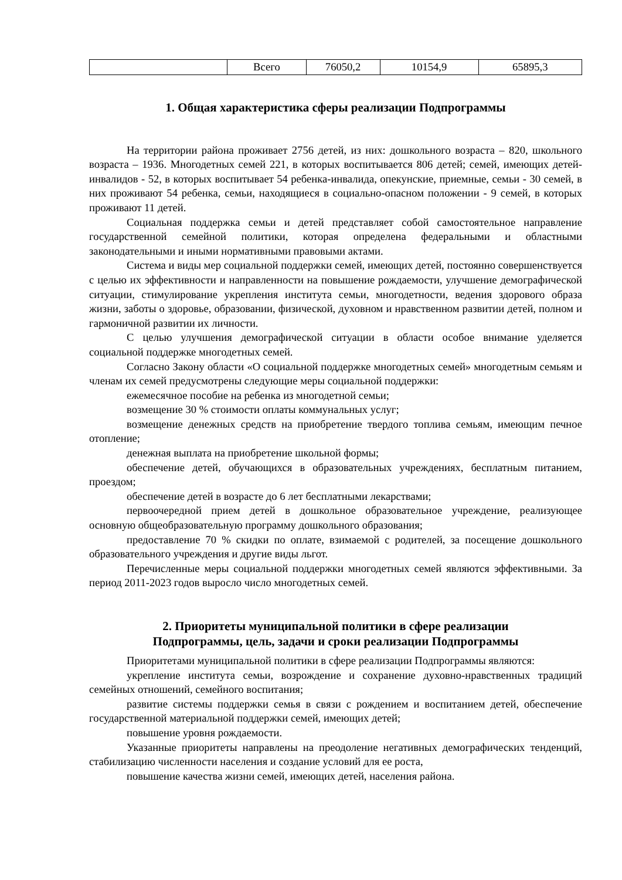| | Всего | 76050,2 | 10154,9 | 65895,3 |
1. Общая характеристика сферы реализации Подпрограммы
На территории района проживает 2756 детей, из них: дошкольного возраста – 820, школьного возраста – 1936. Многодетных семей 221, в которых воспитывается 806 детей; семей, имеющих детей-инвалидов - 52, в которых воспитывает 54 ребенка-инвалида, опекунские, приемные, семьи - 30 семей, в них проживают 54 ребенка, семьи, находящиеся в социально-опасном положении - 9 семей, в которых проживают 11 детей.
Социальная поддержка семьи и детей представляет собой самостоятельное направление государственной семейной политики, которая определена федеральными и областными законодательными и иными нормативными правовыми актами.
Система и виды мер социальной поддержки семей, имеющих детей, постоянно совершенствуется с целью их эффективности и направленности на повышение рождаемости, улучшение демографической ситуации, стимулирование укрепления института семьи, многодетности, ведения здорового образа жизни, заботы о здоровье, образовании, физической, духовном и нравственном развитии детей, полном и гармоничной развитии их личности.
С целью улучшения демографической ситуации в области особое внимание уделяется социальной поддержке многодетных семей.
Согласно Закону области «О социальной поддержке многодетных семей» многодетным семьям и членам их семей предусмотрены следующие меры социальной поддержки:
ежемесячное пособие на ребенка из многодетной семьи;
возмещение 30 % стоимости оплаты коммунальных услуг;
возмещение денежных средств на приобретение твердого топлива семьям, имеющим печное отопление;
денежная выплата на приобретение школьной формы;
обеспечение детей, обучающихся в образовательных учреждениях, бесплатным питанием, проездом;
обеспечение детей в возрасте до 6 лет бесплатными лекарствами;
первоочередной прием детей в дошкольное образовательное учреждение, реализующее основную общеобразовательную программу дошкольного образования;
предоставление 70 % скидки по оплате, взимаемой с родителей, за посещение дошкольного образовательного учреждения и другие виды льгот.
Перечисленные меры социальной поддержки многодетных семей являются эффективными. За период 2011-2023 годов выросло число многодетных семей.
2. Приоритеты муниципальной политики в сфере реализации
Подпрограммы, цель, задачи и сроки реализации Подпрограммы
Приоритетами муниципальной политики в сфере реализации Подпрограммы являются:
укрепление института семьи, возрождение и сохранение духовно-нравственных традиций семейных отношений, семейного воспитания;
развитие системы поддержки семья в связи с рождением и воспитанием детей, обеспечение государственной материальной поддержки семей, имеющих детей;
повышение уровня рождаемости.
Указанные приоритеты направлены на преодоление негативных демографических тенденций, стабилизацию численности населения и создание условий для ее роста,
повышение качества жизни семей, имеющих детей, населения района.